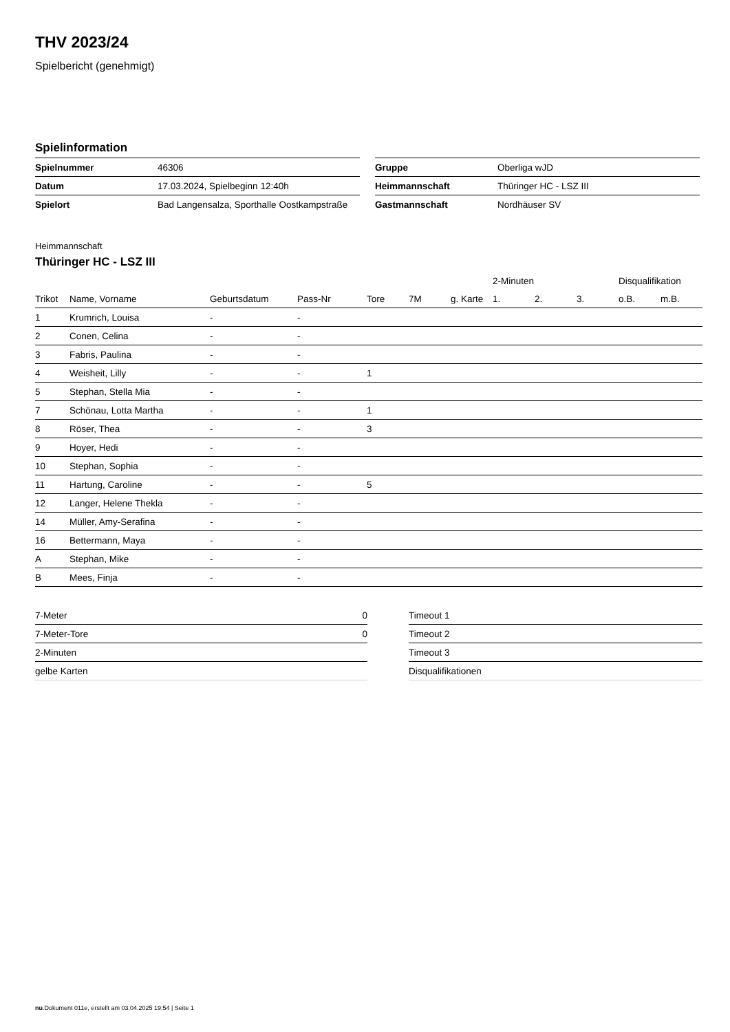THV 2023/24
Spielbericht (genehmigt)
Spielinformation
| Spielnummer | 46306 |
| Datum | 17.03.2024, Spielbeginn 12:40h |
| Spielort | Bad Langensalza, Sporthalle Oostkampstraße |
| Gruppe | Oberliga wJD |
| Heimmannschaft | Thüringer HC - LSZ III |
| Gastmannschaft | Nordhäuser SV |
Heimmannschaft
Thüringer HC - LSZ III
| | | | | | | | 2-Minuten | | | Disqualifikation | |
| --- | --- | --- | --- | --- | --- | --- | --- | --- | --- | --- | --- |
| Trikot | Name, Vorname | Geburtsdatum | Pass-Nr | Tore | 7M | g. Karte | 1. | 2. | 3. | o.B. | m.B. |
| 1 | Krumrich, Louisa | - | - | | | | | | | | |
| 2 | Conen, Celina | - | - | | | | | | | | |
| 3 | Fabris, Paulina | - | - | | | | | | | | |
| 4 | Weisheit, Lilly | - | - | 1 | | | | | | | |
| 5 | Stephan, Stella Mia | - | - | | | | | | | | |
| 7 | Schönau, Lotta Martha | - | - | 1 | | | | | | | |
| 8 | Röser, Thea | - | - | 3 | | | | | | | |
| 9 | Hoyer, Hedi | - | - | | | | | | | | |
| 10 | Stephan, Sophia | - | - | | | | | | | | |
| 11 | Hartung, Caroline | - | - | 5 | | | | | | | |
| 12 | Langer, Helene Thekla | - | - | | | | | | | | |
| 14 | Müller, Amy-Serafina | - | - | | | | | | | | |
| 16 | Bettermann, Maya | - | - | | | | | | | | |
| A | Stephan, Mike | - | - | | | | | | | | |
| B | Mees, Finja | - | - | | | | | | | | |
| 7-Meter | 0 |
| 7-Meter-Tore | 0 |
| 2-Minuten | |
| gelbe Karten | |
| Timeout 1 |
| Timeout 2 |
| Timeout 3 |
| Disqualifikationen |
nu.Dokument 011e, erstellt am 03.04.2025 19:54 | Seite 1